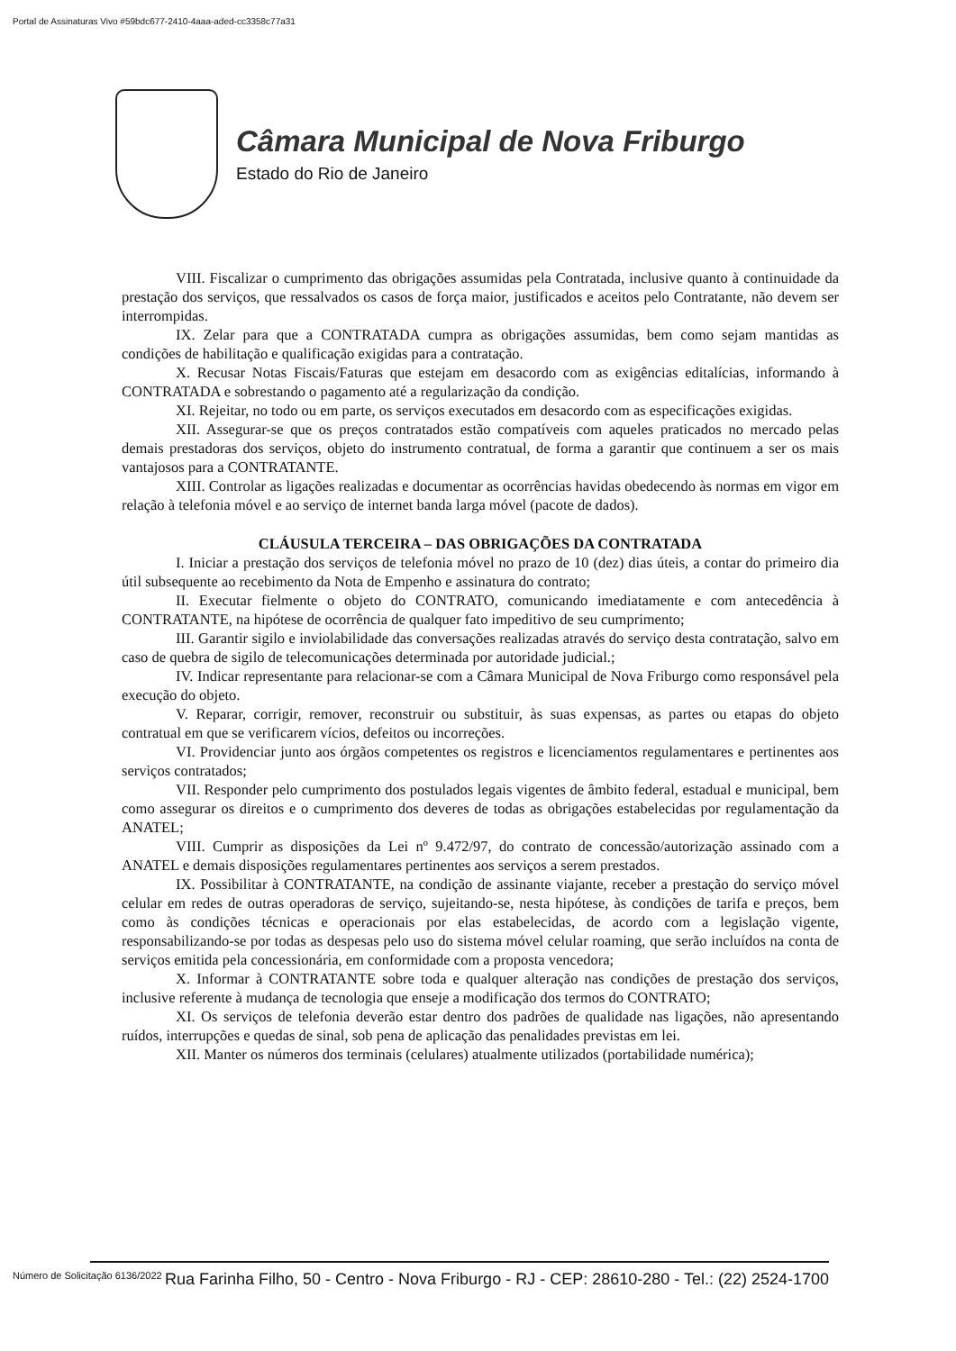Portal de Assinaturas Vivo #59bdc677-2410-4aaa-aded-cc3358c77a31
Câmara Municipal de Nova Friburgo
Estado do Rio de Janeiro
VIII. Fiscalizar o cumprimento das obrigações assumidas pela Contratada, inclusive quanto à continuidade da prestação dos serviços, que ressalvados os casos de força maior, justificados e aceitos pelo Contratante, não devem ser interrompidas.
IX. Zelar para que a CONTRATADA cumpra as obrigações assumidas, bem como sejam mantidas as condições de habilitação e qualificação exigidas para a contratação.
X. Recusar Notas Fiscais/Faturas que estejam em desacordo com as exigências editalícias, informando à CONTRATADA e sobrestando o pagamento até a regularização da condição.
XI. Rejeitar, no todo ou em parte, os serviços executados em desacordo com as especificações exigidas.
XII. Assegurar-se que os preços contratados estão compatíveis com aqueles praticados no mercado pelas demais prestadoras dos serviços, objeto do instrumento contratual, de forma a garantir que continuem a ser os mais vantajosos para a CONTRATANTE.
XIII. Controlar as ligações realizadas e documentar as ocorrências havidas obedecendo às normas em vigor em relação à telefonia móvel e ao serviço de internet banda larga móvel (pacote de dados).
CLÁUSULA TERCEIRA – DAS OBRIGAÇÕES DA CONTRATADA
I. Iniciar a prestação dos serviços de telefonia móvel no prazo de 10 (dez) dias úteis, a contar do primeiro dia útil subsequente ao recebimento da Nota de Empenho e assinatura do contrato;
II. Executar fielmente o objeto do CONTRATO, comunicando imediatamente e com antecedência à CONTRATANTE, na hipótese de ocorrência de qualquer fato impeditivo de seu cumprimento;
III. Garantir sigilo e inviolabilidade das conversações realizadas através do serviço desta contratação, salvo em caso de quebra de sigilo de telecomunicações determinada por autoridade judicial.;
IV. Indicar representante para relacionar-se com a Câmara Municipal de Nova Friburgo como responsável pela execução do objeto.
V. Reparar, corrigir, remover, reconstruir ou substituir, às suas expensas, as partes ou etapas do objeto contratual em que se verificarem vícios, defeitos ou incorreções.
VI. Providenciar junto aos órgãos competentes os registros e licenciamentos regulamentares e pertinentes aos serviços contratados;
VII. Responder pelo cumprimento dos postulados legais vigentes de âmbito federal, estadual e municipal, bem como assegurar os direitos e o cumprimento dos deveres de todas as obrigações estabelecidas por regulamentação da ANATEL;
VIII. Cumprir as disposições da Lei nº 9.472/97, do contrato de concessão/autorização assinado com a ANATEL e demais disposições regulamentares pertinentes aos serviços a serem prestados.
IX. Possibilitar à CONTRATANTE, na condição de assinante viajante, receber a prestação do serviço móvel celular em redes de outras operadoras de serviço, sujeitando-se, nesta hipótese, às condições de tarifa e preços, bem como às condições técnicas e operacionais por elas estabelecidas, de acordo com a legislação vigente, responsabilizando-se por todas as despesas pelo uso do sistema móvel celular roaming, que serão incluídos na conta de serviços emitida pela concessionária, em conformidade com a proposta vencedora;
X. Informar à CONTRATANTE sobre toda e qualquer alteração nas condições de prestação dos serviços, inclusive referente à mudança de tecnologia que enseje a modificação dos termos do CONTRATO;
XI. Os serviços de telefonia deverão estar dentro dos padrões de qualidade nas ligações, não apresentando ruídos, interrupções e quedas de sinal, sob pena de aplicação das penalidades previstas em lei.
XII. Manter os números dos terminais (celulares) atualmente utilizados (portabilidade numérica);
Número de Solicitação 6136/2022
Rua Farinha Filho, 50 - Centro - Nova Friburgo - RJ - CEP: 28610-280 - Tel.: (22) 2524-1700